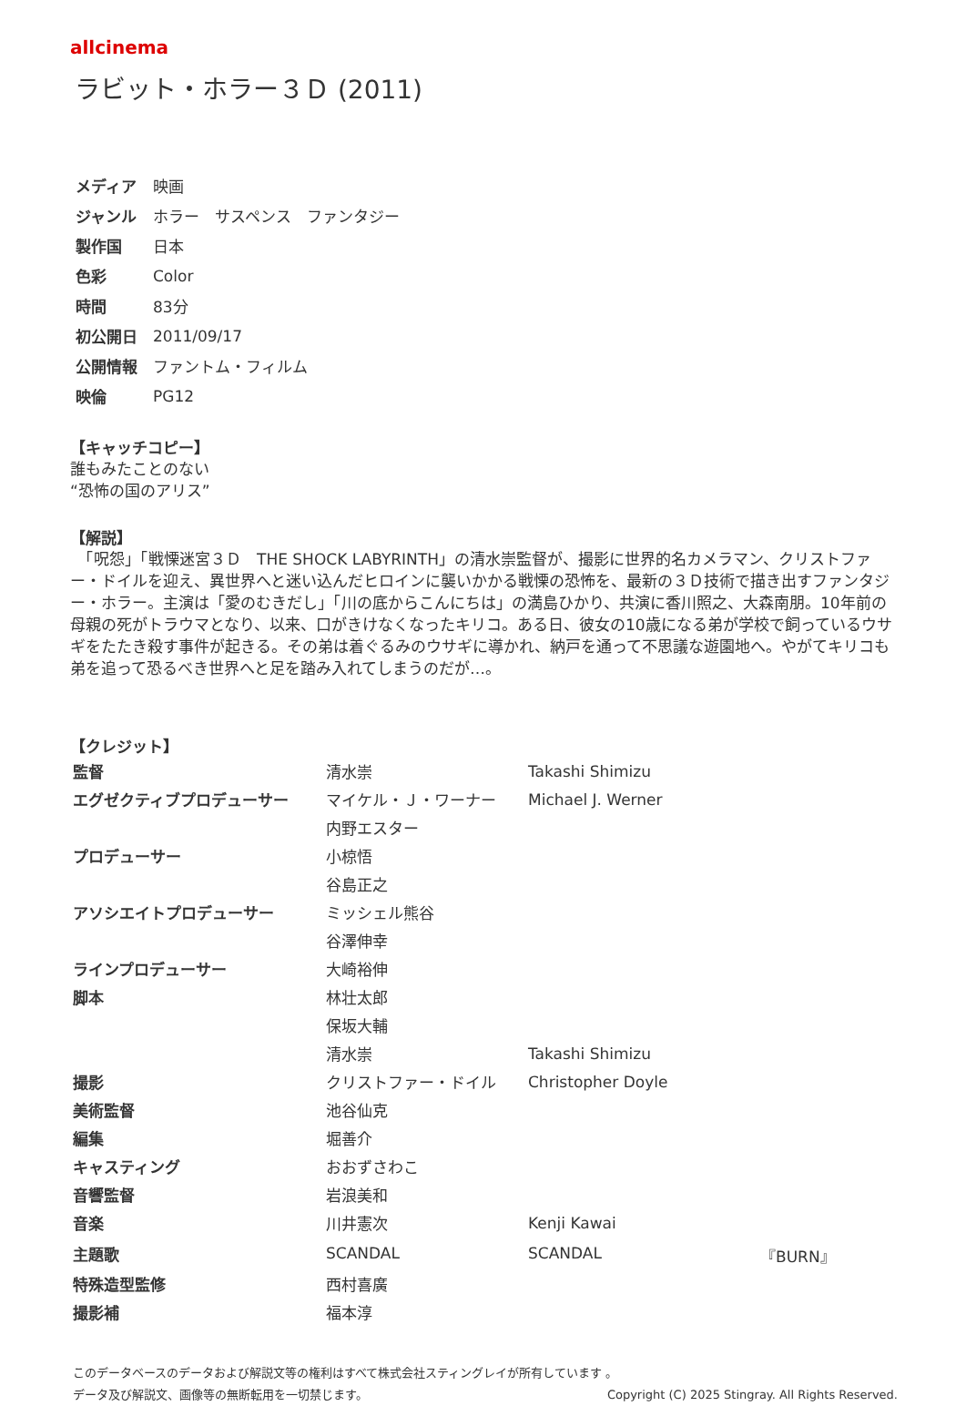allcinema
ラビット・ホラー３Ｄ (2011)
| メディア | 映画 |
| ジャンル | ホラー サスペンス ファンタジー |
| 製作国 | 日本 |
| 色彩 | Color |
| 時間 | 83分 |
| 初公開日 | 2011/09/17 |
| 公開情報 | ファントム・フィルム |
| 映倫 | PG12 |
【キャッチコピー】
誰もみたことのない
“恐怖の国のアリス”
【解説】
　「呪怨」「戦慄迷宮３Ｄ　THE SHOCK LABYRINTH」の清水崇監督が、撮影に世界的名カメラマン、クリストファー・ドイルを迎え、異世界へと迷い込んだヒロインに襲いかかる戦慄の恐怖を、最新の３Ｄ技術で描き出すファンタジー・ホラー。主演は「愛のむきだし」「川の底からこんにちは」の満島ひかり、共演に香川照之、大森南朋。10年前の母親の死がトラウマとなり、以来、口がきけなくなったキリコ。ある日、彼女の10歳になる弟が学校で飼っているウサギをたたき殺す事件が起きる。その弟は着ぐるみのウサギに導かれ、納戸を通って不思議な遊園地へ。やがてキリコも弟を追って恐るべき世界へと足を踏み入れてしまうのだが…。
【クレジット】
| 監督 | 清水崇 | Takashi Shimizu | |
| エグゼクティブプロデューサー | マイケル・Ｊ・ワーナー | Michael J. Werner | |
| | 内野エスター | | |
| プロデューサー | 小椋悟 | | |
| | 谷島正之 | | |
| アソシエイトプロデューサー | ミッシェル熊谷 | | |
| | 谷澤伸幸 | | |
| ラインプロデューサー | 大崎裕伸 | | |
| 脚本 | 林壮太郎 | | |
| | 保坂大輔 | | |
| | 清水崇 | Takashi Shimizu | |
| 撮影 | クリストファー・ドイル | Christopher Doyle | |
| 美術監督 | 池谷仙克 | | |
| 編集 | 堀善介 | | |
| キャスティング | おおずさわこ | | |
| 音響監督 | 岩浪美和 | | |
| 音楽 | 川井憲次 | Kenji Kawai | |
| 主題歌 | SCANDAL | SCANDAL | 『BURN』 |
| 特殊造型監修 | 西村喜廣 | | |
| 撮影補 | 福本淳 | | |
このデータベースのデータおよび解説文等の権利はすべて株式会社スティングレイが所有しています 。
データ及び解説文、画像等の無断転用を一切禁じます。 Copyright (C) 2025 Stingray. All Rights Reserved.